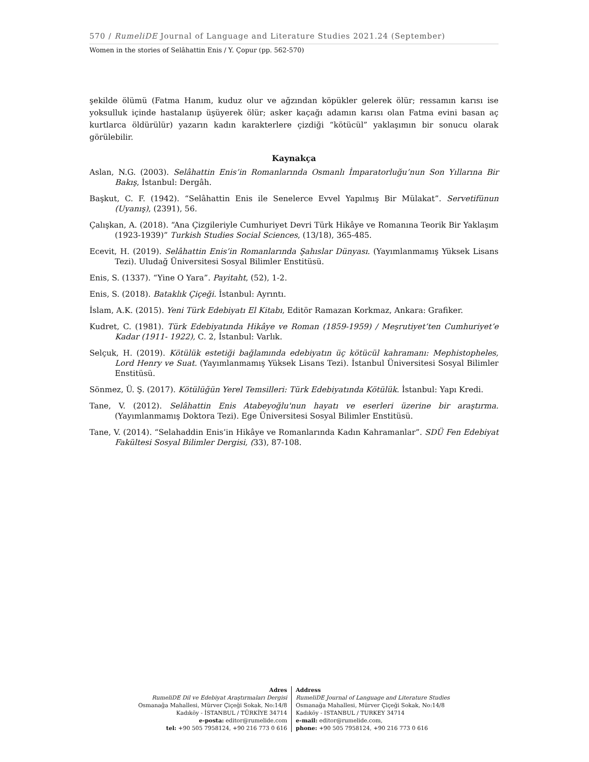570 / RumeliDE Journal of Language and Literature Studies 2021.24 (September)
Women in the stories of Selâhattin Enis / Y. Çopur (pp. 562-570)
şekilde ölümü (Fatma Hanım, kuduz olur ve ağzından köpükler gelerek ölür; ressamın karısı ise yoksulluk içinde hastalanıp üşüyerek ölür; asker kaçağı adamın karısı olan Fatma evini basan aç kurtlarca öldürülür) yazarın kadın karakterlere çizdiği “kötücül” yaklaşımın bir sonucu olarak görülebilir.
Kaynakça
Aslan, N.G. (2003). Selâhattin Enis’in Romanlarında Osmanlı İmparatorluğu’nun Son Yıllarına Bir Bakış, İstanbul: Dergâh.
Başkut, C. F. (1942). “Selâhattin Enis ile Senelerce Evvel Yapılmış Bir Mülakat”. Servetifünun (Uyanış), (2391), 56.
Çalışkan, A. (2018). “Ana Çizgileriyle Cumhuriyet Devri Türk Hikâye ve Romanına Teorik Bir Yaklaşım (1923-1939)” Turkish Studies Social Sciences, (13/18), 365-485.
Ecevit, H. (2019). Selâhattin Enis’in Romanlarında Şahıslar Dünyası. (Yayımlanmamış Yüksek Lisans Tezi). Uludağ Üniversitesi Sosyal Bilimler Enstitüsü.
Enis, S. (1337). “Yine O Yara”. Payitaht, (52), 1-2.
Enis, S. (2018). Bataklık Çiçeği. İstanbul: Ayrıntı.
İslam, A.K. (2015). Yeni Türk Edebiyatı El Kitabı, Editör Ramazan Korkmaz, Ankara: Grafiker.
Kudret, C. (1981). Türk Edebiyatında Hikâye ve Roman (1859-1959) / Meşrutiyet’ten Cumhuriyet’e Kadar (1911- 1922), C. 2, İstanbul: Varlık.
Selçuk, H. (2019). Kötülük estetiği bağlamında edebiyatın üç kötücül kahramanı: Mephistopheles, Lord Henry ve Suat. (Yayımlanmamış Yüksek Lisans Tezi). İstanbul Üniversitesi Sosyal Bilimler Enstitüsü.
Sönmez, Ü. Ş. (2017). Kötülüğün Yerel Temsilleri: Türk Edebiyatında Kötülük. İstanbul: Yapı Kredi.
Tane, V. (2012). Selâhattin Enis Atabeyoğlu'nun hayatı ve eserleri üzerine bir araştırma. (Yayımlanmamış Doktora Tezi). Ege Üniversitesi Sosyal Bilimler Enstitüsü.
Tane, V. (2014). “Selahaddin Enis’in Hikâye ve Romanlarında Kadın Kahramanlar”. SDÜ Fen Edebiyat Fakültesi Sosyal Bilimler Dergisi, (33), 87-108.
Adres
RumeliDE Dil ve Edebiyat Araştırmaları Dergisi
Osmanağa Mahallesi, Mürver Çiçeği Sokak, No:14/8
Kadıköy - İSTANBUL / TÜRKİYE 34714
e-posta: editor@rumelide.com
tel: +90 505 7958124, +90 216 773 0 616
Address
RumeliDE Journal of Language and Literature Studies
Osmanağa Mahallesi, Mürver Çiçeği Sokak, No:14/8
Kadıköy - ISTANBUL / TURKEY 34714
e-mail: editor@rumelide.com,
phone: +90 505 7958124, +90 216 773 0 616